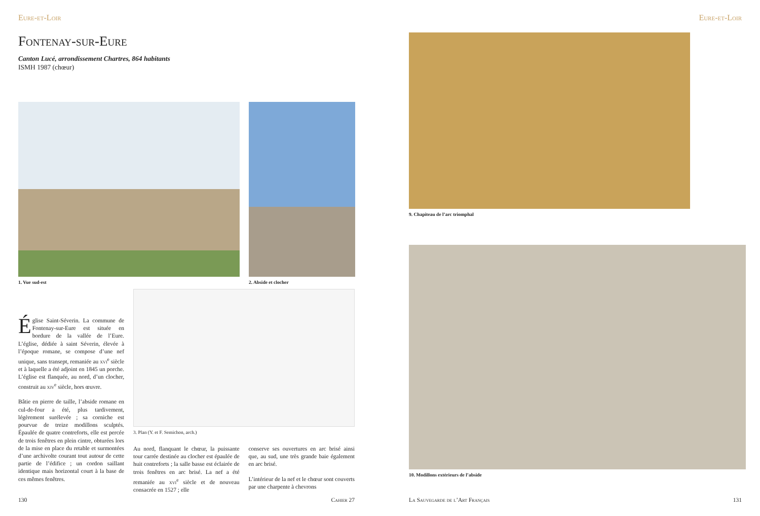Eure-et-Loir
Fontenay-sur-Eure
Canton Lucé, arrondissement Chartres, 864 habitants
ISMH 1987 (chœur)
1. Vue sud-est 2. Abside et clocher
Église Saint-Séverin. La commune de Fontenay-sur-Eure est située en bordure de la vallée de l’Eure. L’église, dédiée à saint Séverin, élevée à l’époque romane, se compose d’une nef unique, sans transept, remaniée au xvi<sup>e</sup> siècle et à laquelle a été adjoint en 1845 un porche. L’église est flanquée, au nord, d’un clocher, construit au xiv<sup>e</sup> siècle, hors œuvre.
Bâtie en pierre de taille, l’abside romane en cul-de-four a été, plus tardivement, légèrement surélevée ; sa corniche est pourvue de treize modillons sculptés. Épaulée de quatre contreforts, elle est percée de trois fenêtres en plein cintre, obturées lors de la mise en place du retable et surmontées d’une archivolte courant tout autour de cette partie de l’édifice ; un cordon saillant identique mais horizontal court à la base de ces mêmes fenêtres.
3. Plan (Y. et F. Semichon, arch.)
Au nord, flanquant le chœur, la puissante tour carrée destinée au clocher est épaulée de huit contreforts ; la salle basse est éclairée de trois fenêtres en arc brisé. La nef a été remaniée au xvi<sup>e</sup> siècle et de nouveau consacrée en 1527 ; elle
conserve ses ouvertures en arc brisé ainsi que, au sud, une très grande baie également en arc brisé.
L’intérieur de la nef et le chœur sont couverts par une charpente à chevrons
130 Cahier 27
Eure-et-Loir
9. Chapiteau de l’arc triomphal
10. Modillons extérieurs de l’abside
La Sauvegarde de l’Art Français 131